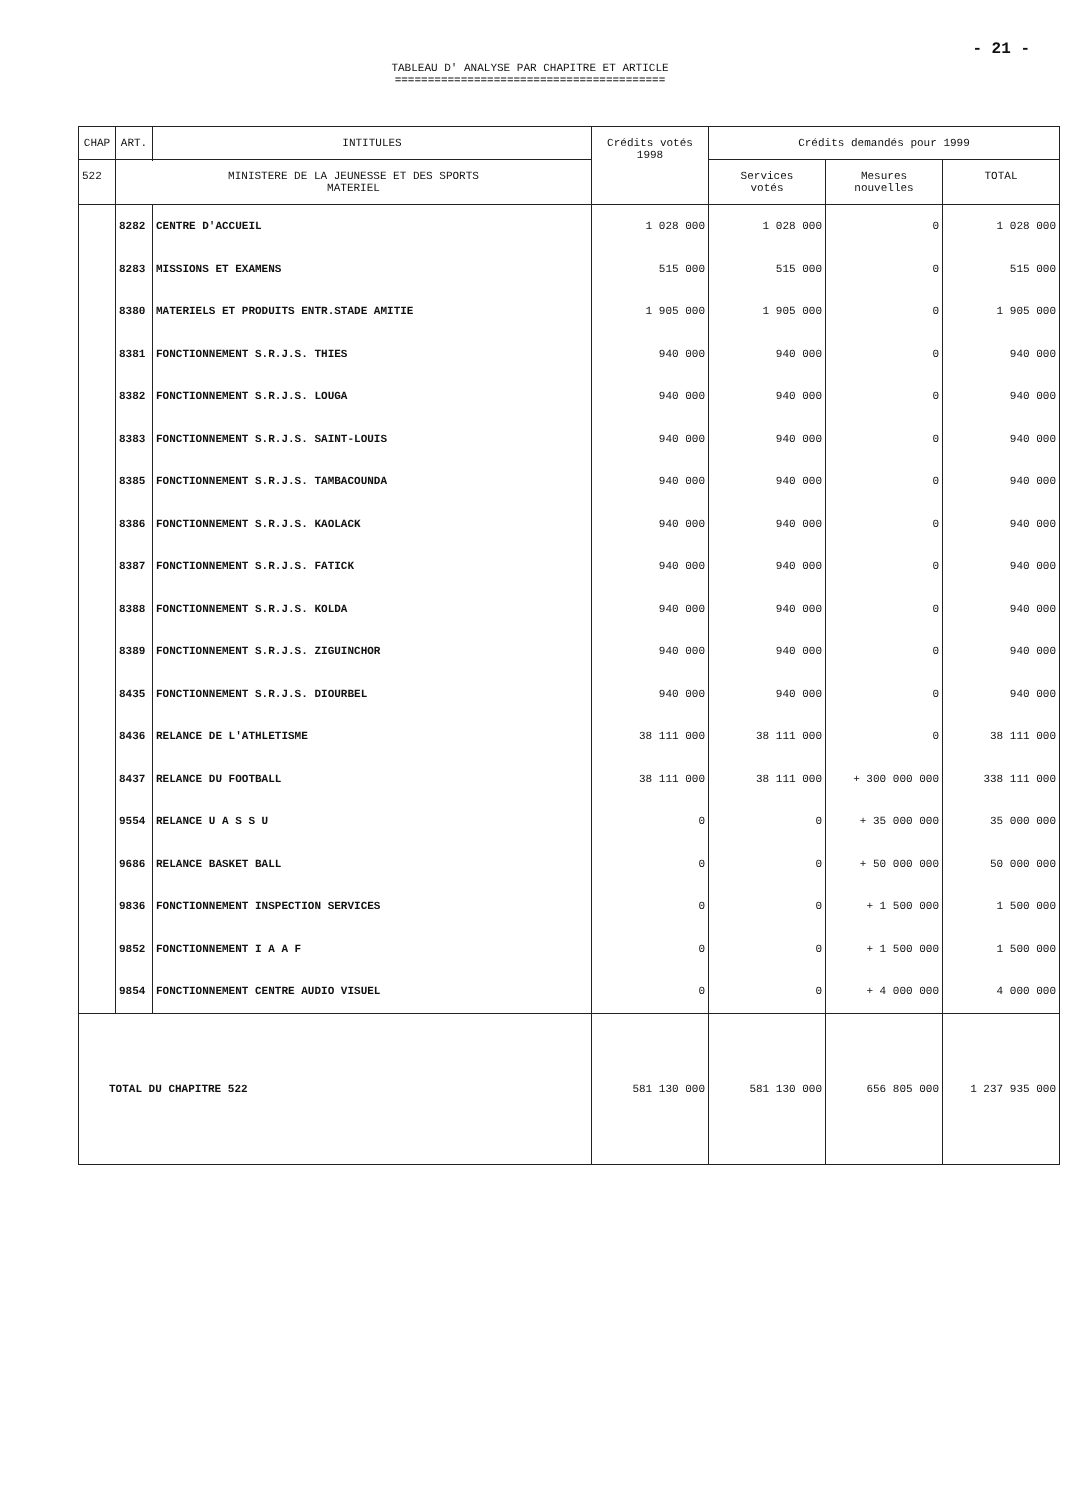- 21 -
TABLEAU D' ANALYSE PAR CHAPITRE ET ARTICLE
=========================================
| CHAP | ART. | INTITULES | Crédits votés 1998 | Crédits demandés pour 1999 | | |
| --- | --- | --- | --- | --- | --- | --- |
| | | | | Services votés | Mesures nouvelles | TOTAL |
| 522 | MINISTERE DE LA JEUNESSE ET DES SPORTS MATERIEL | | | | | |
| | 8282 | CENTRE D'ACCUEIL | 1 028 000 | 1 028 000 | 0 | 1 028 000 |
| | 8283 | MISSIONS ET EXAMENS | 515 000 | 515 000 | 0 | 515 000 |
| | 8380 | MATERIELS ET PRODUITS ENTR.STADE AMITIE | 1 905 000 | 1 905 000 | 0 | 1 905 000 |
| | 8381 | FONCTIONNEMENT S.R.J.S. THIES | 940 000 | 940 000 | 0 | 940 000 |
| | 8382 | FONCTIONNEMENT S.R.J.S. LOUGA | 940 000 | 940 000 | 0 | 940 000 |
| | 8383 | FONCTIONNEMENT S.R.J.S. SAINT-LOUIS | 940 000 | 940 000 | 0 | 940 000 |
| | 8385 | FONCTIONNEMENT S.R.J.S. TAMBACOUNDA | 940 000 | 940 000 | 0 | 940 000 |
| | 8386 | FONCTIONNEMENT S.R.J.S. KAOLACK | 940 000 | 940 000 | 0 | 940 000 |
| | 8387 | FONCTIONNEMENT S.R.J.S. FATICK | 940 000 | 940 000 | 0 | 940 000 |
| | 8388 | FONCTIONNEMENT S.R.J.S. KOLDA | 940 000 | 940 000 | 0 | 940 000 |
| | 8389 | FONCTIONNEMENT S.R.J.S. ZIGUINCHOR | 940 000 | 940 000 | 0 | 940 000 |
| | 8435 | FONCTIONNEMENT S.R.J.S. DIOURBEL | 940 000 | 940 000 | 0 | 940 000 |
| | 8436 | RELANCE DE L'ATHLETISME | 38 111 000 | 38 111 000 | 0 | 38 111 000 |
| | 8437 | RELANCE DU FOOTBALL | 38 111 000 | 38 111 000 | + 300 000 000 | 338 111 000 |
| | 9554 | RELANCE U A S S U | 0 | 0 | + 35 000 000 | 35 000 000 |
| | 9686 | RELANCE BASKET BALL | 0 | 0 | + 50 000 000 | 50 000 000 |
| | 9836 | FONCTIONNEMENT INSPECTION SERVICES | 0 | 0 | + 1 500 000 | 1 500 000 |
| | 9852 | FONCTIONNEMENT I A A F | 0 | 0 | + 1 500 000 | 1 500 000 |
| | 9854 | FONCTIONNEMENT CENTRE AUDIO VISUEL | 0 | 0 | + 4 000 000 | 4 000 000 |
| TOTAL DU CHAPITRE 522 | | | 581 130 000 | 581 130 000 | 656 805 000 | 1 237 935 000 |